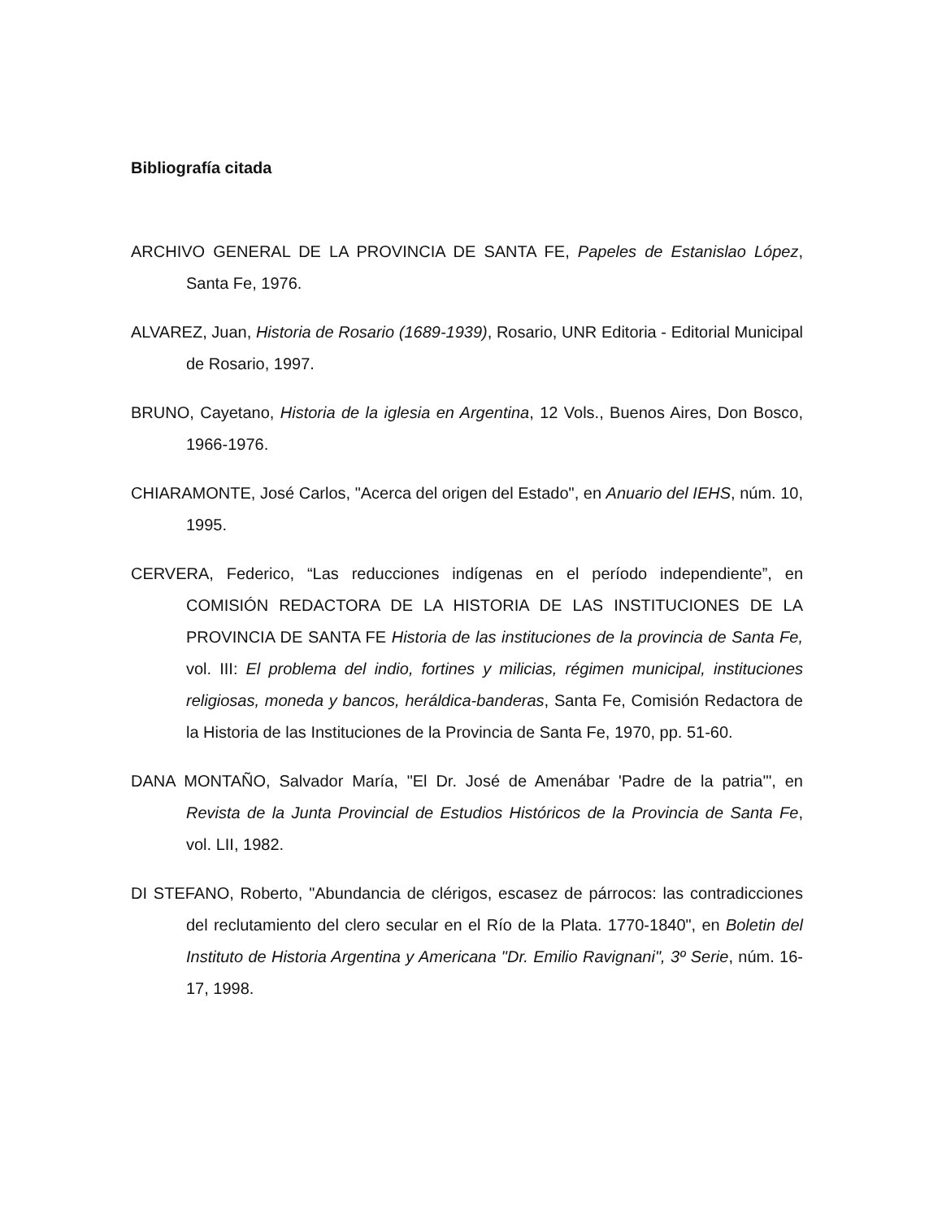Bibliografía citada
ARCHIVO GENERAL DE LA PROVINCIA DE SANTA FE, Papeles de Estanislao López, Santa Fe, 1976.
ALVAREZ, Juan, Historia de Rosario (1689-1939), Rosario, UNR Editoria - Editorial Municipal de Rosario, 1997.
BRUNO, Cayetano, Historia de la iglesia en Argentina, 12 Vols., Buenos Aires, Don Bosco, 1966-1976.
CHIARAMONTE, José Carlos, "Acerca del origen del Estado", en Anuario del IEHS, núm. 10, 1995.
CERVERA, Federico, “Las reducciones indígenas en el período independiente”, en COMISIÓN REDACTORA DE LA HISTORIA DE LAS INSTITUCIONES DE LA PROVINCIA DE SANTA FE Historia de las instituciones de la provincia de Santa Fe, vol. III: El problema del indio, fortines y milicias, régimen municipal, instituciones religiosas, moneda y bancos, heráldica-banderas, Santa Fe, Comisión Redactora de la Historia de las Instituciones de la Provincia de Santa Fe, 1970, pp. 51-60.
DANA MONTAÑO, Salvador María, "El Dr. José de Amenábar 'Padre de la patria'", en Revista de la Junta Provincial de Estudios Históricos de la Provincia de Santa Fe, vol. LII, 1982.
DI STEFANO, Roberto, "Abundancia de clérigos, escasez de párrocos: las contradicciones del reclutamiento del clero secular en el Río de la Plata. 1770-1840", en Boletin del Instituto de Historia Argentina y Americana "Dr. Emilio Ravignani", 3º Serie, núm. 16-17, 1998.